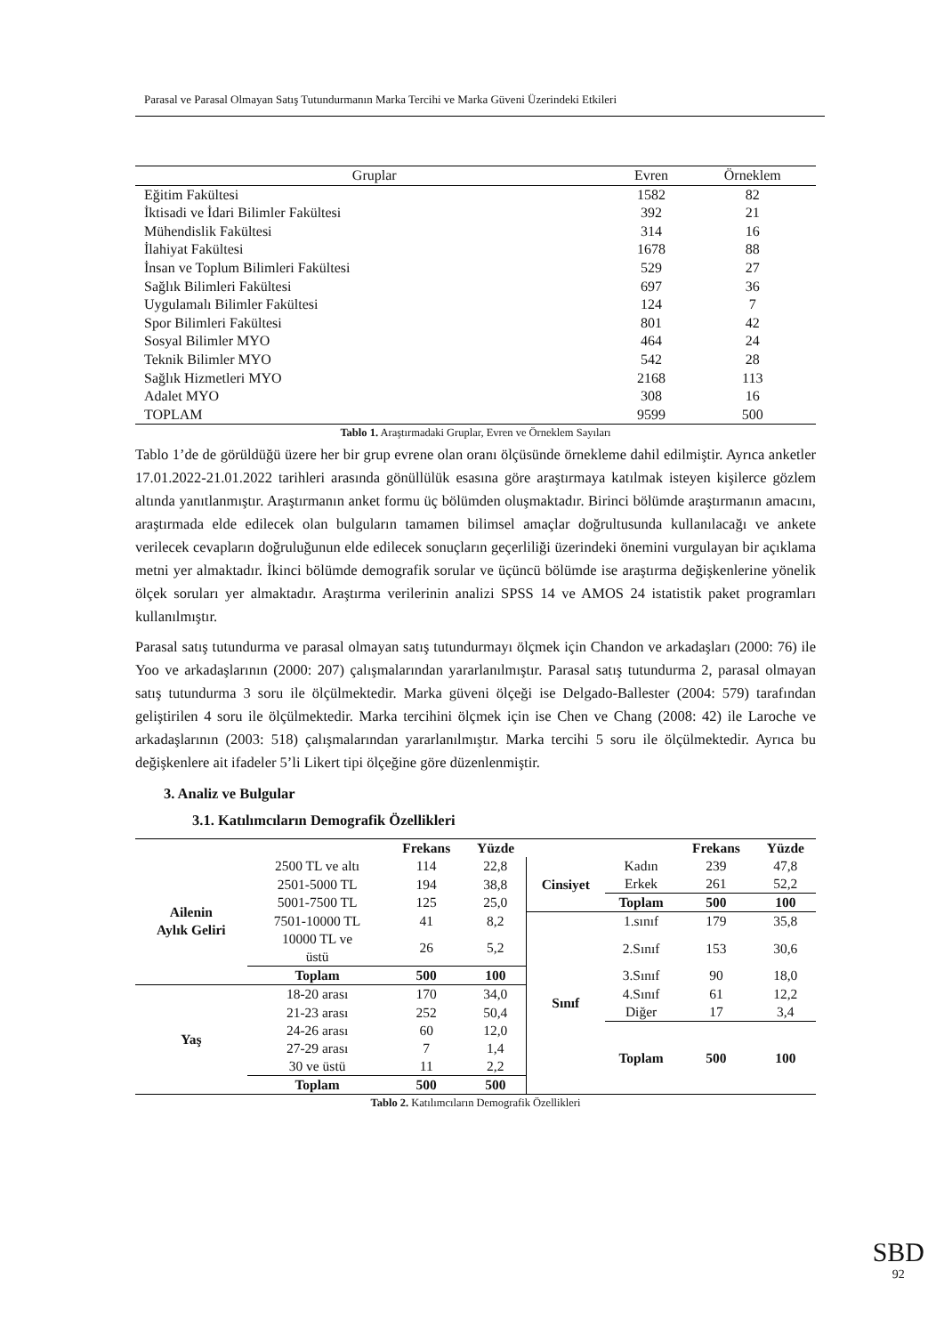Parasal ve Parasal Olmayan Satış Tutundurmanın Marka Tercihi ve Marka Güveni Üzerindeki Etkileri
| Gruplar | Evren | Örneklem |
| --- | --- | --- |
| Eğitim Fakültesi | 1582 | 82 |
| İktisadi ve İdari Bilimler Fakültesi | 392 | 21 |
| Mühendislik Fakültesi | 314 | 16 |
| İlahiyat Fakültesi | 1678 | 88 |
| İnsan ve Toplum Bilimleri Fakültesi | 529 | 27 |
| Sağlık Bilimleri Fakültesi | 697 | 36 |
| Uygulamalı Bilimler Fakültesi | 124 | 7 |
| Spor Bilimleri Fakültesi | 801 | 42 |
| Sosyal Bilimler MYO | 464 | 24 |
| Teknik Bilimler MYO | 542 | 28 |
| Sağlık Hizmetleri MYO | 2168 | 113 |
| Adalet MYO | 308 | 16 |
| TOPLAM | 9599 | 500 |
Tablo 1. Araştırmadaki Gruplar, Evren ve Örneklem Sayıları
Tablo 1’de de görüldüğü üzere her bir grup evrene olan oranı ölçüsünde örnekleme dahil edilmiştir. Ayrıca anketler 17.01.2022-21.01.2022 tarihleri arasında gönüllülük esasına göre araştırmaya katılmak isteyen kişilerce gözlem altında yanıtlanmıştır. Araştırmanın anket formu üç bölümden oluşmaktadır. Birinci bölümde araştırmanın amacını, araştırmada elde edilecek olan bulguların tamamen bilimsel amaçlar doğrultusunda kullanılacağı ve ankete verilecek cevapların doğruluğunun elde edilecek sonuçların geçerliliği üzerindeki önemini vurgulayan bir açıklama metni yer almaktadır. İkinci bölümde demografik sorular ve üçüncü bölümde ise araştırma değişkenlerine yönelik ölçek soruları yer almaktadır. Araştırma verilerinin analizi SPSS 14 ve AMOS 24 istatistik paket programları kullanılmıştır.
Parasal satış tutundurma ve parasal olmayan satış tutundurmayı ölçmek için Chandon ve arkadaşları (2000: 76) ile Yoo ve arkadaşlarının (2000: 207) çalışmalarından yararlanılmıştır. Parasal satış tutundurma 2, parasal olmayan satış tutundurma 3 soru ile ölçülmektedir. Marka güveni ölçeği ise Delgado-Ballester (2004: 579) tarafından geliştirilen 4 soru ile ölçülmektedir. Marka tercihini ölçmek için ise Chen ve Chang (2008: 42) ile Laroche ve arkadaşlarının (2003: 518) çalışmalarından yararlanılmıştır. Marka tercihi 5 soru ile ölçülmektedir. Ayrıca bu değişkenlere ait ifadeler 5’li Likert tipi ölçeğine göre düzenlenmiştir.
3. Analiz ve Bulgular
3.1. Katılımcıların Demografik Özellikleri
| | | Frekans | Yüzde | | | Frekans | Yüzde |
| --- | --- | --- | --- | --- | --- | --- | --- |
| Ailenin Aylık Geliri | 2500 TL ve altı | 114 | 22,8 | Cinsiyet | Kadın | 239 | 47,8 |
| | 2501-5000 TL | 194 | 38,8 | | Erkek | 261 | 52,2 |
| | 5001-7500 TL | 125 | 25,0 | | Toplam | 500 | 100 |
| | 7501-10000 TL | 41 | 8,2 | Sınıf | 1.sınıf | 179 | 35,8 |
| | 10000 TL ve üstü | 26 | 5,2 | | 2.Sınıf | 153 | 30,6 |
| | Toplam | 500 | 100 | | 3.Sınıf | 90 | 18,0 |
| Yaş | 18-20 arası | 170 | 34,0 | | 4.Sınıf | 61 | 12,2 |
| | 21-23 arası | 252 | 50,4 | | Diğer | 17 | 3,4 |
| | 24-26 arası | 60 | 12,0 | | Toplam | 500 | 100 |
| | 27-29 arası | 7 | 1,4 | | | | |
| | 30 ve üstü | 11 | 2,2 | | | | |
| | Toplam | 500 | 500 | | | | |
Tablo 2. Katılımcıların Demografik Özellikleri
SBD
92